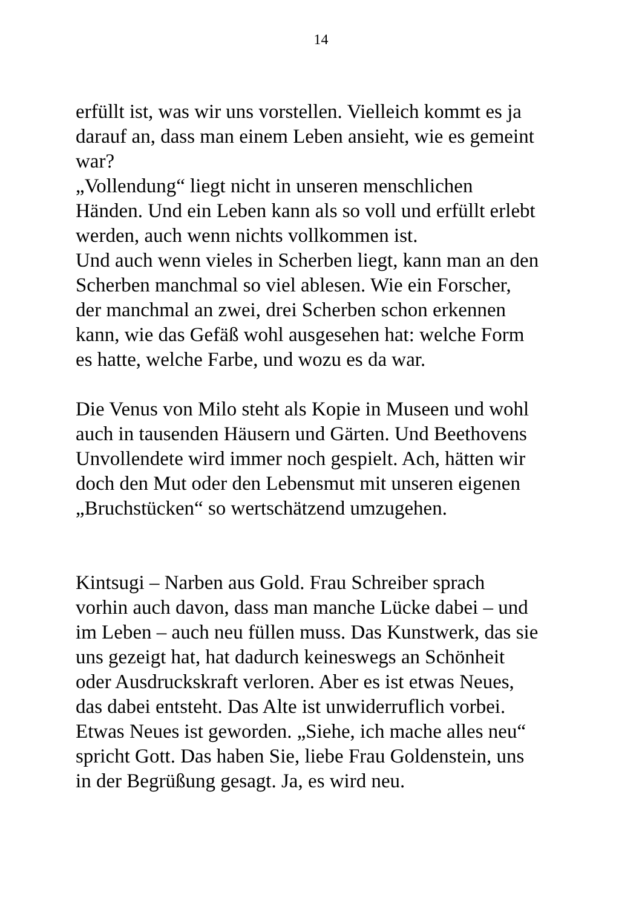14
erfüllt ist, was wir uns vorstellen. Vielleich kommt es ja
darauf an, dass man einem Leben ansieht, wie es gemeint
war?
„Vollendung“ liegt nicht in unseren menschlichen
Händen. Und ein Leben kann als so voll und erfüllt erlebt
werden, auch wenn nichts vollkommen ist.
Und auch wenn vieles in Scherben liegt, kann man an den
Scherben manchmal so viel ablesen. Wie ein Forscher,
der manchmal an zwei, drei Scherben schon erkennen
kann, wie das Gefäß wohl ausgesehen hat: welche Form
es hatte, welche Farbe, und wozu es da war.
Die Venus von Milo steht als Kopie in Museen und wohl
auch in tausenden Häusern und Gärten. Und Beethovens
Unvollendete wird immer noch gespielt. Ach, hätten wir
doch den Mut oder den Lebensmut mit unseren eigenen
„Bruchstücken“ so wertschätzend umzugehen.
Kintsugi – Narben aus Gold. Frau Schreiber sprach
vorhin auch davon, dass man manche Lücke dabei – und
im Leben – auch neu füllen muss. Das Kunstwerk, das sie
uns gezeigt hat, hat dadurch keineswegs an Schönheit
oder Ausdruckskraft verloren. Aber es ist etwas Neues,
das dabei entsteht. Das Alte ist unwiderruflich vorbei.
Etwas Neues ist geworden. „Siehe, ich mache alles neu“
spricht Gott. Das haben Sie, liebe Frau Goldenstein, uns
in der Begrüßung gesagt. Ja, es wird neu.